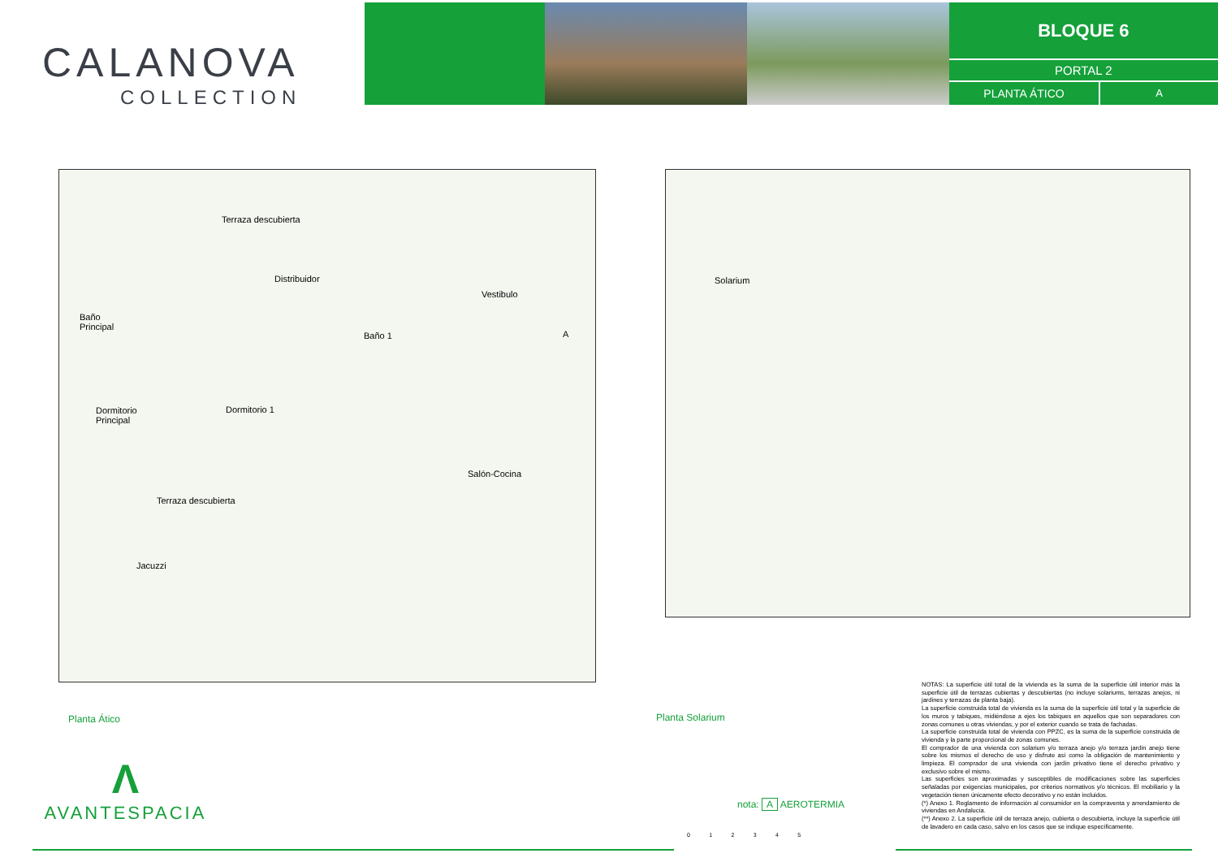CALANOVA
COLLECTION
BLOQUE 6
PORTAL 2
PLANTA ÁTICO A
Terraza descubierta
Distribuidor
Vestibulo
Baño
Principal
Baño 1 A
Dormitorio
Principal
Dormitorio 1
Salón-Cocina
Terraza descubierta
Jacuzzi
Solarium
Planta Ático Planta Solarium
Λ
AVANTESPACIA
nota: A AEROTERMIA
0 1 2 3 4 5
NOTAS: La superficie útil total de la vivienda es la suma de la superficie útil interior más la superficie útil de terrazas cubiertas y descubiertas (no incluye solariums, terrazas anejos, ni jardines y terrazas de planta baja).
La superficie construida total de vivienda es la suma de la superficie útil total y la superficie de los muros y tabiques, midiéndose a ejes los tabiques en aquellos que son separadores con zonas comunes u otras viviendas, y por el exterior cuando se trata de fachadas.
La superficie construida total de vivienda con PPZC, es la suma de la superficie construida de vivienda y la parte proporcional de zonas comunes.
El comprador de una vivienda con solarium y/o terraza anejo y/o terraza jardín anejo tiene sobre los mismos el derecho de uso y disfrute así como la obligación de mantenimiento y limpieza. El comprador de una vivienda con jardín privativo tiene el derecho privativo y exclusivo sobre el mismo.
Las superficies son aproximadas y susceptibles de modificaciones sobre las superficies señaladas por exigencias municipales, por criterios normativos y/o técnicos. El mobiliario y la vegetación tienen únicamente efecto decorativo y no están incluidos.
(*) Anexo 1. Reglamento de información al consumidor en la compraventa y arrendamiento de viviendas en Andalucía.
(**) Anexo 2. La superficie útil de terraza anejo, cubierta o descubierta, incluye la superficie útil de lavadero en cada caso, salvo en los casos que se indique específicamente.